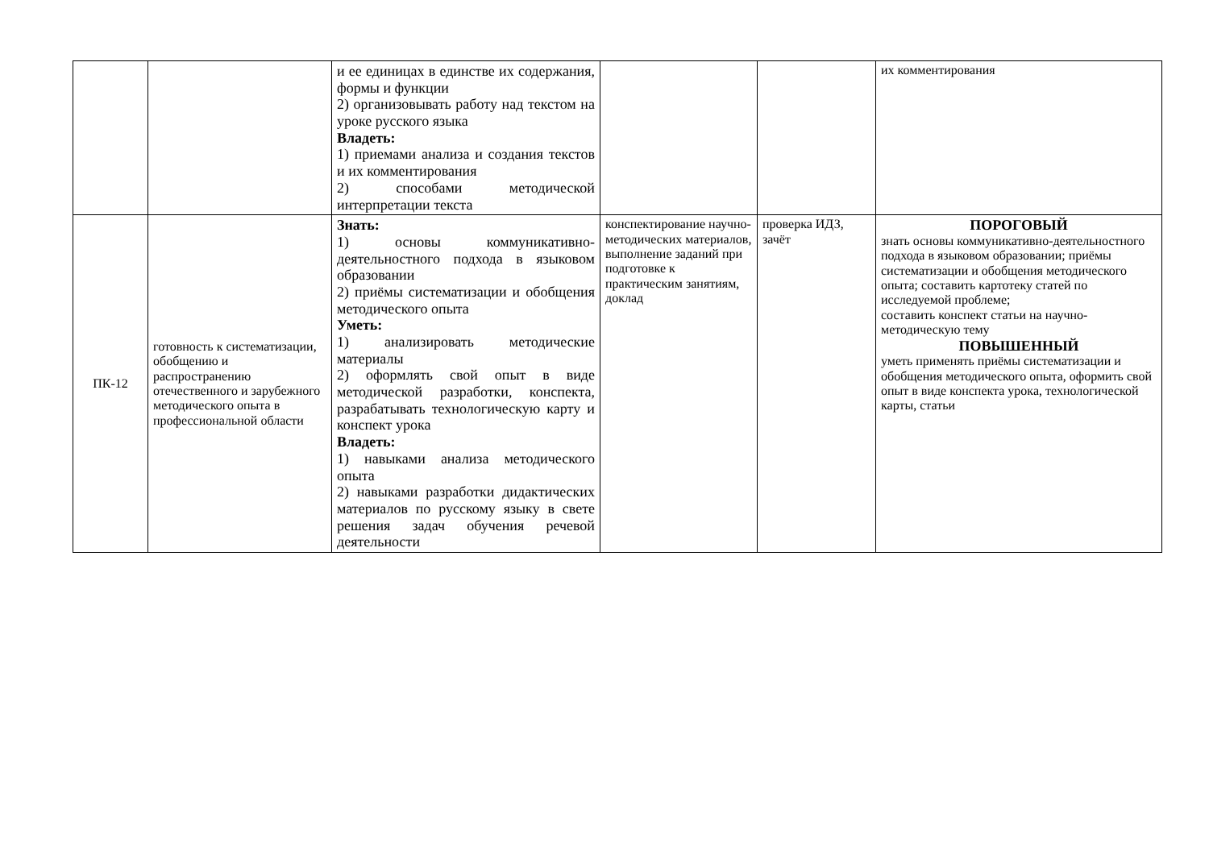| | | и ее единицах в единстве их содержания, формы и функции 2) организовывать работу над текстом на уроке русского языка Владеть: 1) приемами анализа и создания текстов и их комментирования 2) способами методической интерпретации текста | | | их комментирования |
| ПК-12 | готовность к систематизации, обобщению и распространению отечественного и зарубежного методического опыта в профессиональной области | Знать: 1) основы коммуникативно-деятельностного подхода в языковом образовании 2) приёмы систематизации и обобщения методического опыта Уметь: 1) анализировать методические материалы 2) оформлять свой опыт в виде методической разработки, конспекта, разрабатывать технологическую карту и конспект урока Владеть: 1) навыками анализа методического опыта 2) навыками разработки дидактических материалов по русскому языку в свете решения задач обучения речевой деятельности | конспектирование научно-методических материалов, выполнение заданий при подготовке к практическим занятиям, доклад | проверка ИДЗ, зачёт | ПОРОГОВЫЙ знать основы коммуникативно-деятельностного подхода в языковом образовании; приёмы систематизации и обобщения методического опыта; составить картотеку статей по исследуемой проблеме; составить конспект статьи на научно-методическую тему ПОВЫШЕННЫЙ уметь применять приёмы систематизации и обобщения методического опыта, оформить свой опыт в виде конспекта урока, технологической карты, статьи |